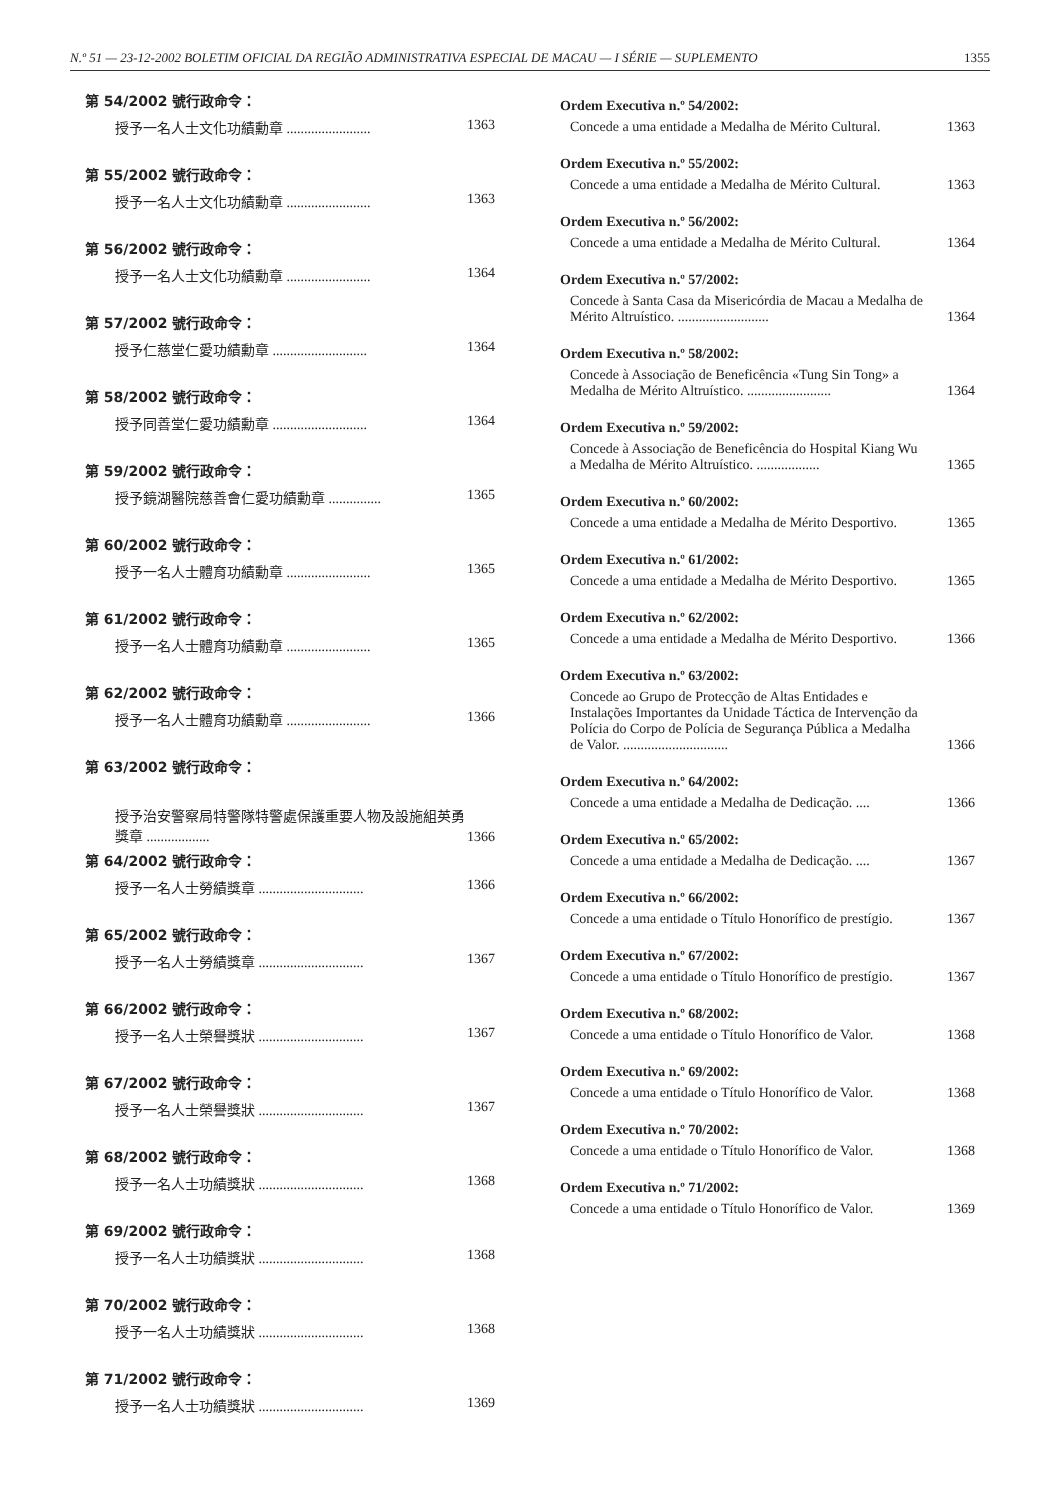N.º 51 — 23-12-2002 BOLETIM OFICIAL DA REGIÃO ADMINISTRATIVA ESPECIAL DE MACAU — I SÉRIE — SUPLEMENTO 1355
第 54/2002 號行政命令：
授予一名人士文化功績勳章 ........................ 1363
第 55/2002 號行政命令：
授予一名人士文化功績勳章 ........................ 1363
第 56/2002 號行政命令：
授予一名人士文化功績勳章 ........................ 1364
第 57/2002 號行政命令：
授予仁慈堂仁愛功績勳章 ........................... 1364
第 58/2002 號行政命令：
授予同善堂仁愛功績勳章 ........................... 1364
第 59/2002 號行政命令：
授予鏡湖醫院慈善會仁愛功績勳章 ............... 1365
第 60/2002 號行政命令：
授予一名人士體育功績勳章 ........................ 1365
第 61/2002 號行政命令：
授予一名人士體育功績勳章 ........................ 1365
第 62/2002 號行政命令：
授予一名人士體育功績勳章 ........................ 1366
第 63/2002 號行政命令：
授予治安警察局特警隊特警處保護重要人物及設施組英勇獎章 .................. 1366
第 64/2002 號行政命令：
授予一名人士勞績獎章 .............................. 1366
第 65/2002 號行政命令：
授予一名人士勞績獎章 .............................. 1367
第 66/2002 號行政命令：
授予一名人士榮譽獎狀 .............................. 1367
第 67/2002 號行政命令：
授予一名人士榮譽獎狀 .............................. 1367
第 68/2002 號行政命令：
授予一名人士功績獎狀 .............................. 1368
第 69/2002 號行政命令：
授予一名人士功績獎狀 .............................. 1368
第 70/2002 號行政命令：
授予一名人士功績獎狀 .............................. 1368
第 71/2002 號行政命令：
授予一名人士功績獎狀 .............................. 1369
Ordem Executiva n.º 54/2002:
Concede a uma entidade a Medalha de Mérito Cultural. 1363
Ordem Executiva n.º 55/2002:
Concede a uma entidade a Medalha de Mérito Cultural. 1363
Ordem Executiva n.º 56/2002:
Concede a uma entidade a Medalha de Mérito Cultural. 1364
Ordem Executiva n.º 57/2002:
Concede à Santa Casa da Misericórdia de Macau a Medalha de Mérito Altruístico. .......................... 1364
Ordem Executiva n.º 58/2002:
Concede à Associação de Beneficência «Tung Sin Tong» a Medalha de Mérito Altruístico. ........................ 1364
Ordem Executiva n.º 59/2002:
Concede à Associação de Beneficência do Hospital Kiang Wu a Medalha de Mérito Altruístico. .................. 1365
Ordem Executiva n.º 60/2002:
Concede a uma entidade a Medalha de Mérito Desportivo. 1365
Ordem Executiva n.º 61/2002:
Concede a uma entidade a Medalha de Mérito Desportivo. 1365
Ordem Executiva n.º 62/2002:
Concede a uma entidade a Medalha de Mérito Desportivo. 1366
Ordem Executiva n.º 63/2002:
Concede ao Grupo de Protecção de Altas Entidades e Instalações Importantes da Unidade Táctica de Intervenção da Polícia do Corpo de Polícia de Segurança Pública a Medalha de Valor. .............................. 1366
Ordem Executiva n.º 64/2002:
Concede a uma entidade a Medalha de Dedicação. .... 1366
Ordem Executiva n.º 65/2002:
Concede a uma entidade a Medalha de Dedicação. .... 1367
Ordem Executiva n.º 66/2002:
Concede a uma entidade o Título Honorífico de prestígio. 1367
Ordem Executiva n.º 67/2002:
Concede a uma entidade o Título Honorífico de prestígio. 1367
Ordem Executiva n.º 68/2002:
Concede a uma entidade o Título Honorífico de Valor. 1368
Ordem Executiva n.º 69/2002:
Concede a uma entidade o Título Honorífico de Valor. 1368
Ordem Executiva n.º 70/2002:
Concede a uma entidade o Título Honorífico de Valor. 1368
Ordem Executiva n.º 71/2002:
Concede a uma entidade o Título Honorífico de Valor. 1369